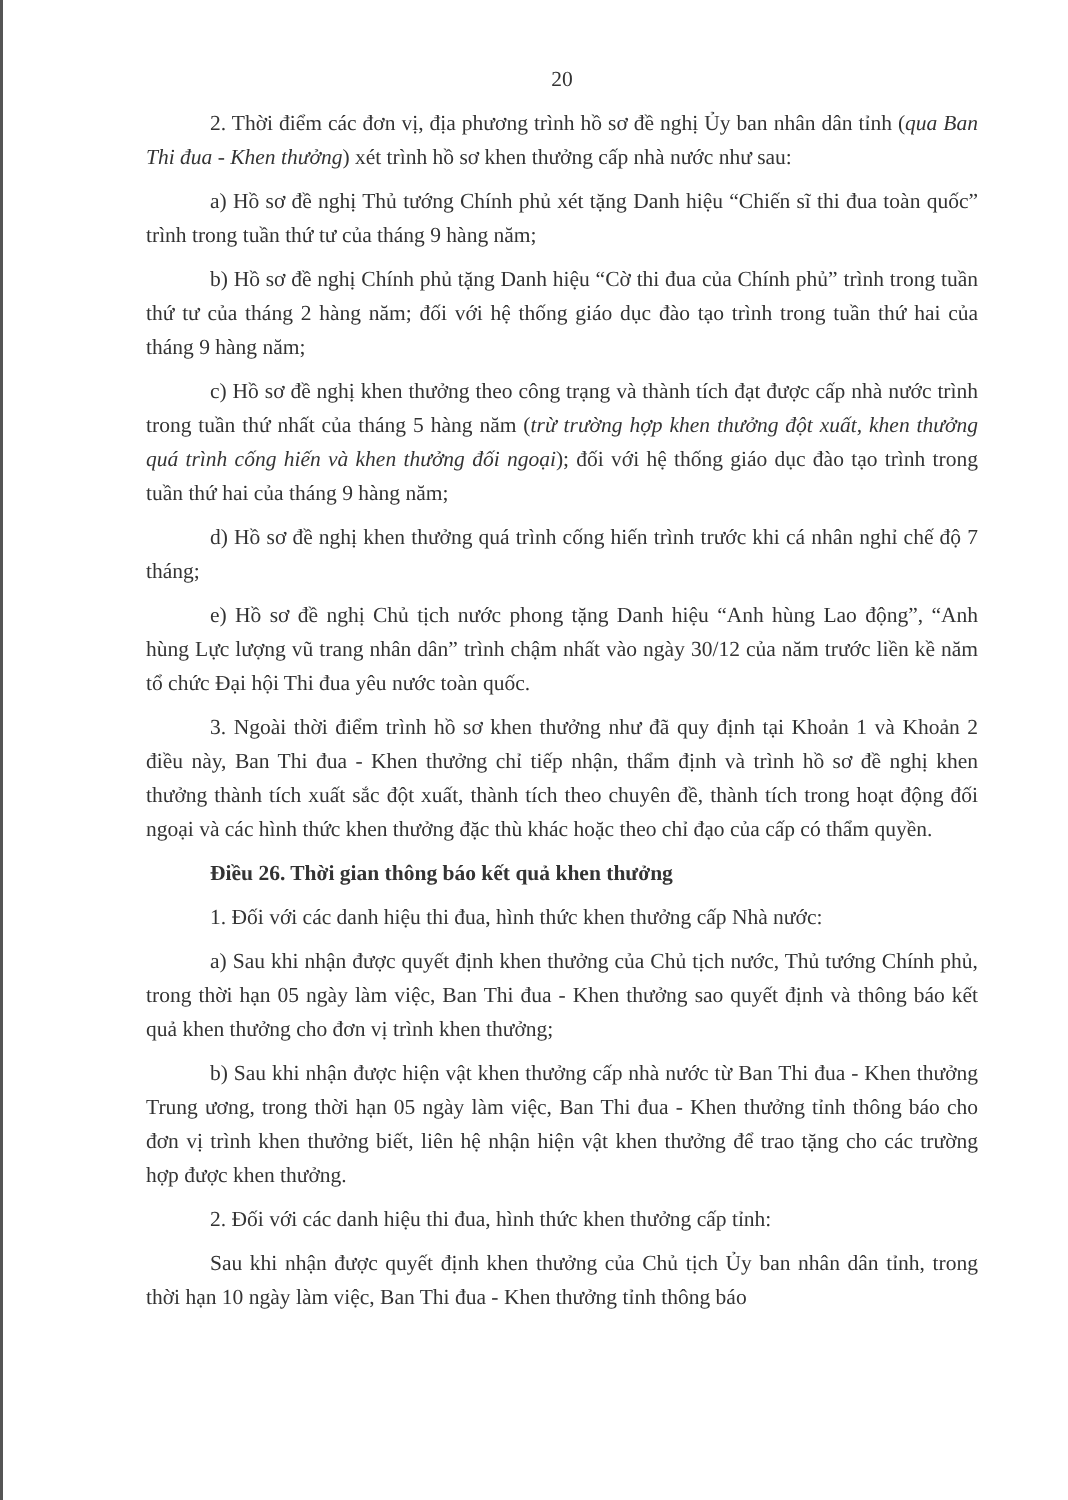20
2. Thời điểm các đơn vị, địa phương trình hồ sơ đề nghị Ủy ban nhân dân tỉnh (qua Ban Thi đua - Khen thưởng) xét trình hồ sơ khen thưởng cấp nhà nước như sau:
a) Hồ sơ đề nghị Thủ tướng Chính phủ xét tặng Danh hiệu “Chiến sĩ thi đua toàn quốc” trình trong tuần thứ tư của tháng 9 hàng năm;
b) Hồ sơ đề nghị Chính phủ tặng Danh hiệu “Cờ thi đua của Chính phủ” trình trong tuần thứ tư của tháng 2 hàng năm; đối với hệ thống giáo dục đào tạo trình trong tuần thứ hai của tháng 9 hàng năm;
c) Hồ sơ đề nghị khen thưởng theo công trạng và thành tích đạt được cấp nhà nước trình trong tuần thứ nhất của tháng 5 hàng năm (trừ trường hợp khen thưởng đột xuất, khen thưởng quá trình cống hiến và khen thưởng đối ngoại); đối với hệ thống giáo dục đào tạo trình trong tuần thứ hai của tháng 9 hàng năm;
d) Hồ sơ đề nghị khen thưởng quá trình cống hiến trình trước khi cá nhân nghỉ chế độ 7 tháng;
e) Hồ sơ đề nghị Chủ tịch nước phong tặng Danh hiệu “Anh hùng Lao động”, “Anh hùng Lực lượng vũ trang nhân dân” trình chậm nhất vào ngày 30/12 của năm trước liền kề năm tổ chức Đại hội Thi đua yêu nước toàn quốc.
3. Ngoài thời điểm trình hồ sơ khen thưởng như đã quy định tại Khoản 1 và Khoản 2 điều này, Ban Thi đua - Khen thưởng chỉ tiếp nhận, thẩm định và trình hồ sơ đề nghị khen thưởng thành tích xuất sắc đột xuất, thành tích theo chuyên đề, thành tích trong hoạt động đối ngoại và các hình thức khen thưởng đặc thù khác hoặc theo chỉ đạo của cấp có thẩm quyền.
Điều 26. Thời gian thông báo kết quả khen thưởng
1. Đối với các danh hiệu thi đua, hình thức khen thưởng cấp Nhà nước:
a) Sau khi nhận được quyết định khen thưởng của Chủ tịch nước, Thủ tướng Chính phủ, trong thời hạn 05 ngày làm việc, Ban Thi đua - Khen thưởng sao quyết định và thông báo kết quả khen thưởng cho đơn vị trình khen thưởng;
b) Sau khi nhận được hiện vật khen thưởng cấp nhà nước từ Ban Thi đua - Khen thưởng Trung ương, trong thời hạn 05 ngày làm việc, Ban Thi đua - Khen thưởng tỉnh thông báo cho đơn vị trình khen thưởng biết, liên hệ nhận hiện vật khen thưởng để trao tặng cho các trường hợp được khen thưởng.
2. Đối với các danh hiệu thi đua, hình thức khen thưởng cấp tỉnh:
Sau khi nhận được quyết định khen thưởng của Chủ tịch Ủy ban nhân dân tỉnh, trong thời hạn 10 ngày làm việc, Ban Thi đua - Khen thưởng tỉnh thông báo